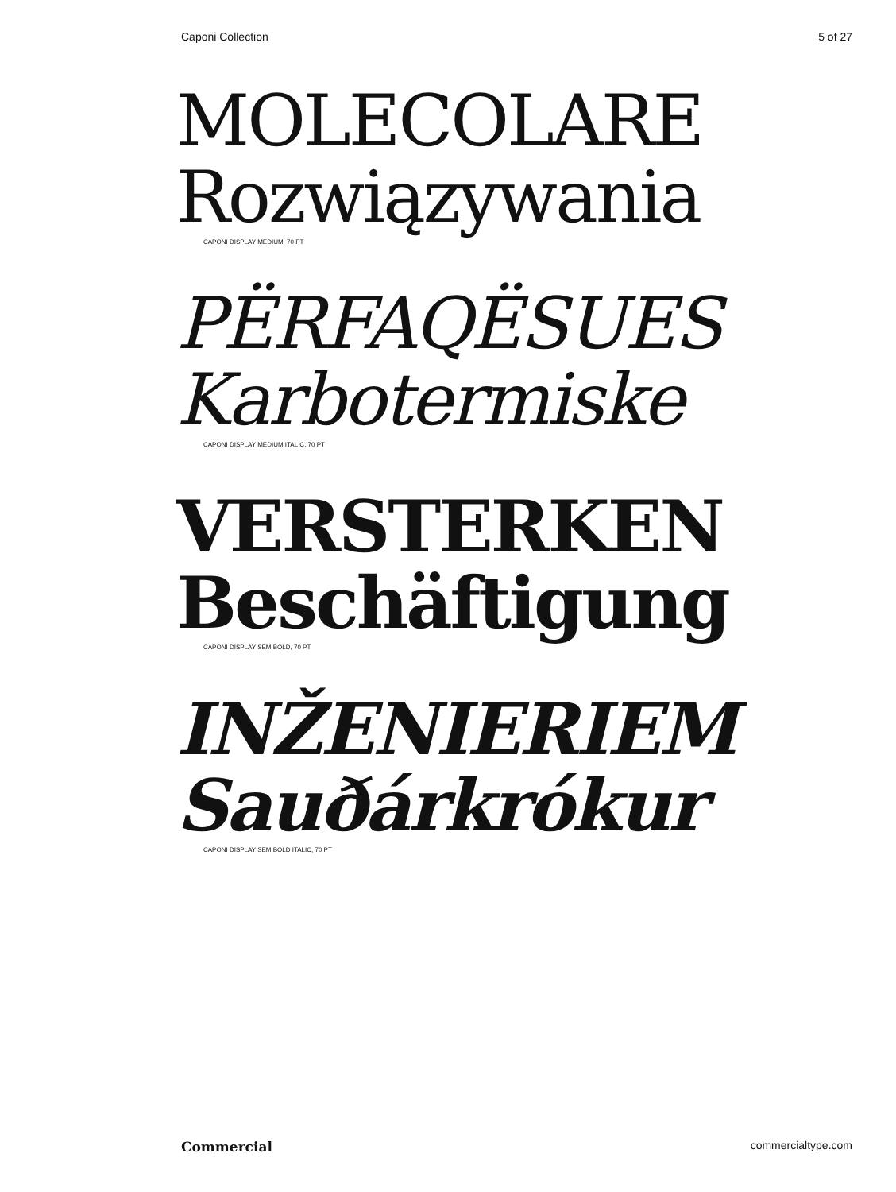Caponi Collection 5 of 27
MOLECOLARE
Rozwiązywania
CAPONI DISPLAY MEDIUM, 70 PT
PËRFAQËSUES
Karbotermiske
CAPONI DISPLAY MEDIUM ITALIC, 70 PT
VERSTERKEN
Beschäftigung
CAPONI DISPLAY SEMIBOLD, 70 PT
INŽENIERIEM
Sauðárkrókur
CAPONI DISPLAY SEMIBOLD ITALIC, 70 PT
Commercial commercialtype.com